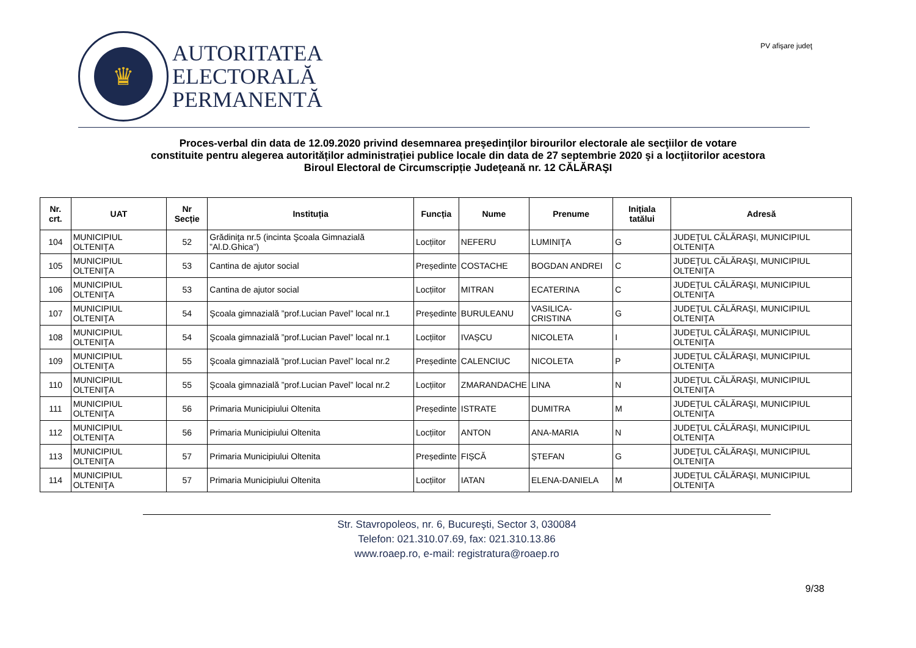♛
AUTORITATEA
ELECTORALĂ
PERMANENTĂ
PV afişare judeţ
Proces-verbal din data de 12.09.2020 privind desemnarea preşedinţilor birourilor electorale ale secţiilor de votare
constituite pentru alegerea autorităților administrației publice locale din data de 27 septembrie 2020 şi a locţiitorilor acestora
Biroul Electoral de Circumscripție Judeţeană nr. 12 CĂLĂRAŞI
| Nr. crt. | UAT | Nr Secție | Instituția | Funcția | Nume | Prenume | Inițiala tatălui | Adresă |
| --- | --- | --- | --- | --- | --- | --- | --- | --- |
| 104 | MUNICIPIUL OLTENIŢA | 52 | Grădiniţa nr.5 (incinta Şcoala Gimnazială ”Al.D.Ghica”) | Locțiitor | NEFERU | LUMINIŢA | G | JUDEŢUL CĂLĂRAŞI, MUNICIPIUL OLTENIŢA |
| 105 | MUNICIPIUL OLTENIŢA | 53 | Cantina de ajutor social | Președinte | COSTACHE | BOGDAN ANDREI | C | JUDEŢUL CĂLĂRAŞI, MUNICIPIUL OLTENIŢA |
| 106 | MUNICIPIUL OLTENIŢA | 53 | Cantina de ajutor social | Locțiitor | MITRAN | ECATERINA | C | JUDEŢUL CĂLĂRAŞI, MUNICIPIUL OLTENIŢA |
| 107 | MUNICIPIUL OLTENIŢA | 54 | Şcoala gimnazială ”prof.Lucian Pavel” local nr.1 | Președinte | BURULEANU | VASILICA-CRISTINA | G | JUDEŢUL CĂLĂRAŞI, MUNICIPIUL OLTENIŢA |
| 108 | MUNICIPIUL OLTENIŢA | 54 | Şcoala gimnazială ”prof.Lucian Pavel” local nr.1 | Locțiitor | IVAȘCU | NICOLETA | I | JUDEŢUL CĂLĂRAŞI, MUNICIPIUL OLTENIŢA |
| 109 | MUNICIPIUL OLTENIŢA | 55 | Şcoala gimnazială ”prof.Lucian Pavel” local nr.2 | Președinte | CALENCIUC | NICOLETA | P | JUDEŢUL CĂLĂRAŞI, MUNICIPIUL OLTENIŢA |
| 110 | MUNICIPIUL OLTENIŢA | 55 | Şcoala gimnazială ”prof.Lucian Pavel” local nr.2 | Locțiitor | ZMARANDACHE | LINA | N | JUDEŢUL CĂLĂRAŞI, MUNICIPIUL OLTENIŢA |
| 111 | MUNICIPIUL OLTENIŢA | 56 | Primaria Municipiului Oltenita | Președinte | ISTRATE | DUMITRA | M | JUDEŢUL CĂLĂRAŞI, MUNICIPIUL OLTENIŢA |
| 112 | MUNICIPIUL OLTENIŢA | 56 | Primaria Municipiului Oltenita | Locțiitor | ANTON | ANA-MARIA | N | JUDEŢUL CĂLĂRAŞI, MUNICIPIUL OLTENIŢA |
| 113 | MUNICIPIUL OLTENIŢA | 57 | Primaria Municipiului Oltenita | Președinte | FIȘCĂ | ȘTEFAN | G | JUDEŢUL CĂLĂRAŞI, MUNICIPIUL OLTENIŢA |
| 114 | MUNICIPIUL OLTENIŢA | 57 | Primaria Municipiului Oltenita | Locțiitor | IATAN | ELENA-DANIELA | M | JUDEŢUL CĂLĂRAŞI, MUNICIPIUL OLTENIŢA |
Str. Stavropoleos, nr. 6, Bucureşti, Sector 3, 030084
Telefon: 021.310.07.69, fax: 021.310.13.86
www.roaep.ro, e-mail: registratura@roaep.ro
9/38